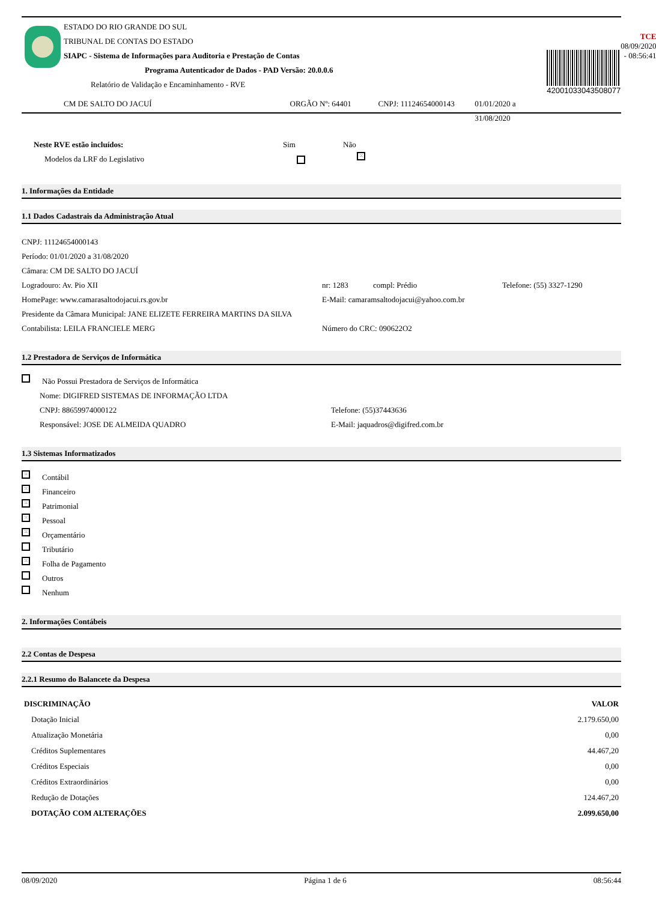ESTADO DO RIO GRANDE DO SUL
TRIBUNAL DE CONTAS DO ESTADO
SIAPC - Sistema de Informações para Auditoria e Prestação de Contas
Programa Autenticador de Dados - PAD Versão: 20.0.0.6
Relatório de Validação e Encaminhamento - RVE
CM DE SALTO DO JACUÍ ORGÃO Nº: 64401 CNPJ: 11124654000143 01/01/2020 a 31/08/2020
42001033043508077
TCE
08/09/2020 - 08:56:41
Neste RVE estão incluídos: Sim Não
Modelos da LRF do Legislativo ⁙
1. Informações da Entidade
1.1 Dados Cadastrais da Administração Atual
CNPJ: 11124654000143
Período: 01/01/2020 a 31/08/2020
Câmara: CM DE SALTO DO JACUÍ
Logradouro: Av. Pio XII nr: 1283 compl: Prédio Telefone: (55) 3327-1290
HomePage: www.camarasaltodojacui.rs.gov.br E-Mail: camaramsaltodojacui@yahoo.com.br
Presidente da Câmara Municipal: JANE ELIZETE FERREIRA MARTINS DA SILVA
Contabilista: LEILA FRANCIELE MERG Número do CRC: 090622O2
1.2 Prestadora de Serviços de Informática
Não Possui Prestadora de Serviços de Informática
Nome: DIGIFRED SISTEMAS DE INFORMAÇÃO LTDA
CNPJ: 88659974000122 Telefone: (55)37443636
Responsável: JOSE DE ALMEIDA QUADRO E-Mail: jaquadros@digifred.com.br
1.3 Sistemas Informatizados
⁙ Contábil
⁙ Financeiro
⁙ Patrimonial
⁙ Pessoal
⁙ Orçamentário
Tributário
⁙ Folha de Pagamento
Outros
Nenhum
2. Informações Contábeis
2.2 Contas de Despesa
2.2.1 Resumo do Balancete da Despesa
| DISCRIMINAÇÃO | VALOR |
| --- | --- |
| Dotação Inicial | 2.179.650,00 |
| Atualização Monetária | 0,00 |
| Créditos Suplementares | 44.467,20 |
| Créditos Especiais | 0,00 |
| Créditos Extraordinários | 0,00 |
| Redução de Dotações | 124.467,20 |
| DOTAÇÃO COM ALTERAÇÕES | 2.099.650,00 |
08/09/2020 Página 1 de 6 08:56:44